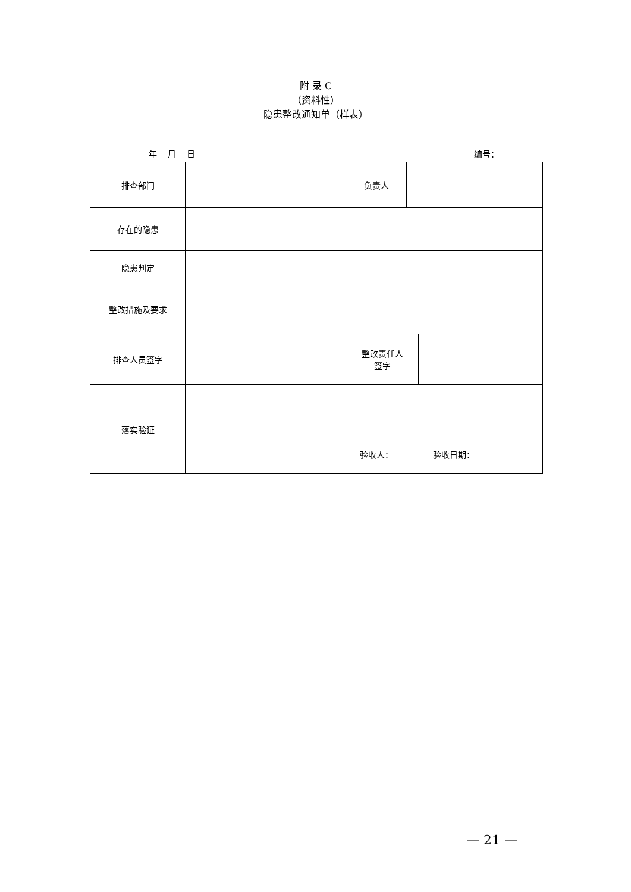附 录 C
（资料性）
隐患整改通知单（样表）
年 月 日 编号：
| 排查部门 | | 负责人 | | |
| 存在的隐患 | | | | |
| 隐患判定 | | | | |
| 整改措施及要求 | | | | |
| 排查人员签字 | | 整改责任人 签字 | | |
| 落实验证 | 验收人： 验收日期： | | | |
— 21 —